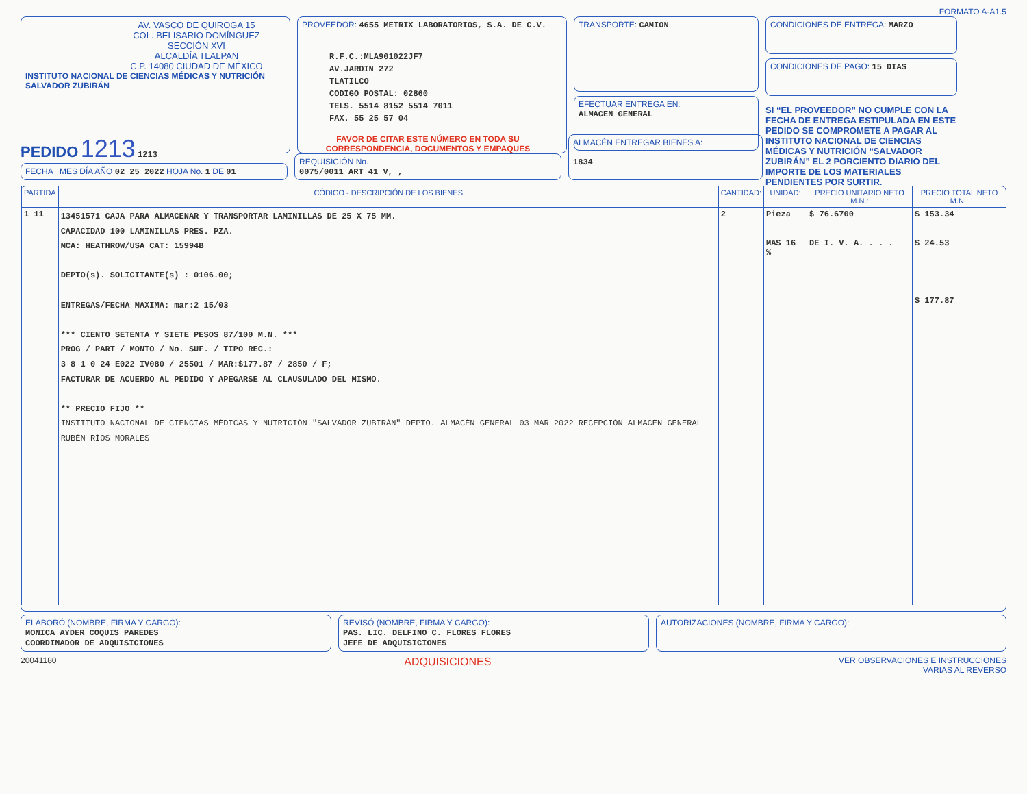FORMATO A-A1.5
AV. VASCO DE QUIROGA 15
COL. BELISARIO DOMÍNGUEZ
SECCIÓN XVI
ALCALDÍA TLALPAN
C.P. 14080 CIUDAD DE MÉXICO
INSTITUTO NACIONAL DE CIENCIAS MÉDICAS Y NUTRICIÓN SALVADOR ZUBIRÁN
PROVEEDOR: 4655 METRIX LABORATORIOS, S.A. DE C.V.
R.F.C.:MLA901022JF7
AV.JARDIN 272
TLATILCO
CODIGO POSTAL: 02860
TELS. 5514 8152 5514 7011
FAX. 55 25 57 04
TRANSPORTE: CAMION
EFECTUAR ENTREGA EN:
ALMACEN GENERAL
CONDICIONES DE ENTREGA: MARZO
CONDICIONES DE PAGO: 15 DIAS
SI “EL PROVEEDOR” NO CUMPLE CON LA FECHA DE ENTREGA ESTIPULADA EN ESTE PEDIDO SE COMPROMETE A PAGAR AL INSTITUTO NACIONAL DE CIENCIAS MÉDICAS Y NUTRICIÓN “SALVADOR ZUBIRÁN” EL 2 PORCIENTO DIARIO DEL IMPORTE DE LOS MATERIALES PENDIENTES POR SURTIR.
PEDIDO 1213 1213
FECHA MES DÍA AÑO 02 25 2022 HOJA No. 1 DE 01
FAVOR DE CITAR ESTE NÚMERO EN TODA SU CORRESPONDENCIA, DOCUMENTOS Y EMPAQUES
REQUISICIÓN No.
0075/0011 ART 41 V, ,
ALMACÉN ENTREGAR BIENES A:
1834
| PARTIDA | CÓDIGO - DESCRIPCIÓN DE LOS BIENES | CANTIDAD: | UNIDAD: | PRECIO UNITARIO NETO M.N.: | PRECIO TOTAL NETO M.N.: |
| --- | --- | --- | --- | --- | --- |
| 1 11 | 13451571 CAJA PARA ALMACENAR Y TRANSPORTAR LAMINILLAS DE 25 X 75 MM. CAPACIDAD 100 LAMINILLAS PRES. PZA. MCA: HEATHROW/USA CAT: 15994B DEPTO(s). SOLICITANTE(s) : 0106.00; ENTREGAS/FECHA MAXIMA: mar:2 15/03 *** CIENTO SETENTA Y SIETE PESOS 87/100 M.N. *** PROG / PART / MONTO / No. SUF. / TIPO REC.: 3 8 1 0 24 E022 IV080 / 25501 / MAR:$177.87 / 2850 / F; FACTURAR DE ACUERDO AL PEDIDO Y APEGARSE AL CLAUSULADO DEL MISMO. ** PRECIO FIJO ** INSTITUTO NACIONAL DE CIENCIAS MÉDICAS Y NUTRICIÓN "SALVADOR ZUBIRÁN" DEPTO. ALMACÉN GENERAL 03 MAR 2022 RECEPCIÓN ALMACÉN GENERAL RUBÉN RÍOS MORALES | 2 | Pieza MAS 16 % | $ 76.6700 DE I. V. A. . . . | $ 153.34 $ 24.53 $ 177.87 |
ELABORÓ (NOMBRE, FIRMA Y CARGO):
MONICA AYDER COQUIS PAREDES
COORDINADOR DE ADQUISICIONES
REVISÓ (NOMBRE, FIRMA Y CARGO):
PAS. LIC. DELFINO C. FLORES FLORES
JEFE DE ADQUISICIONES
AUTORIZACIONES (NOMBRE, FIRMA Y CARGO):
20041180 ADQUISICIONES VER OBSERVACIONES E INSTRUCCIONES
VARIAS AL REVERSO